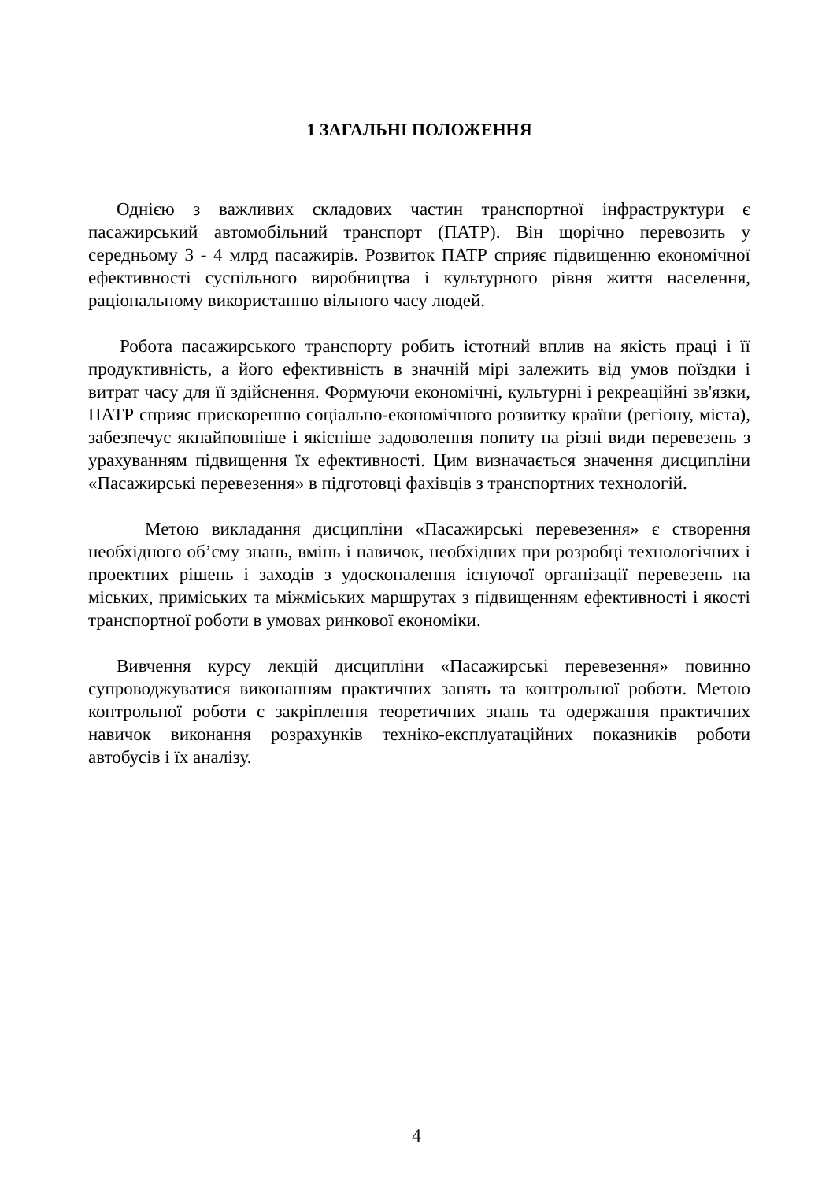1 ЗАГАЛЬНІ ПОЛОЖЕННЯ
Однією з важливих складових частин транспортної інфраструктури є пасажирський автомобільний транспорт (ПАТР). Він щорічно перевозить у середньому 3 - 4 млрд пасажирів. Розвиток ПАТР сприяє підвищенню економічної ефективності суспільного виробництва і культурного рівня життя населення, раціональному використанню вільного часу людей.
Робота пасажирського транспорту робить істотний вплив на якість праці і її продуктивність, а його ефективність в значній мірі залежить від умов поїздки і витрат часу для її здійснення. Формуючи економічні, культурні і рекреаційні зв'язки, ПАТР сприяє прискоренню соціально-економічного розвитку країни (регіону, міста), забезпечує якнайповніше і якісніше задоволення попиту на різні види перевезень з урахуванням підвищення їх ефективності. Цим визначається значення дисципліни «Пасажирські перевезення» в підготовці фахівців з транспортних технологій.
Метою викладання дисципліни «Пасажирські перевезення» є створення необхідного об’єму знань, вмінь і навичок, необхідних при розробці технологічних і проектних рішень і заходів з удосконалення існуючої організації перевезень на міських, приміських та міжміських маршрутах з підвищенням ефективності і якості транспортної роботи в умовах ринкової економіки.
Вивчення курсу лекцій дисципліни «Пасажирські перевезення» повинно супроводжуватися виконанням практичних занять та контрольної роботи. Метою контрольної роботи є закріплення теоретичних знань та одержання практичних навичок виконання розрахунків техніко-експлуатаційних показників роботи автобусів і їх аналізу.
4